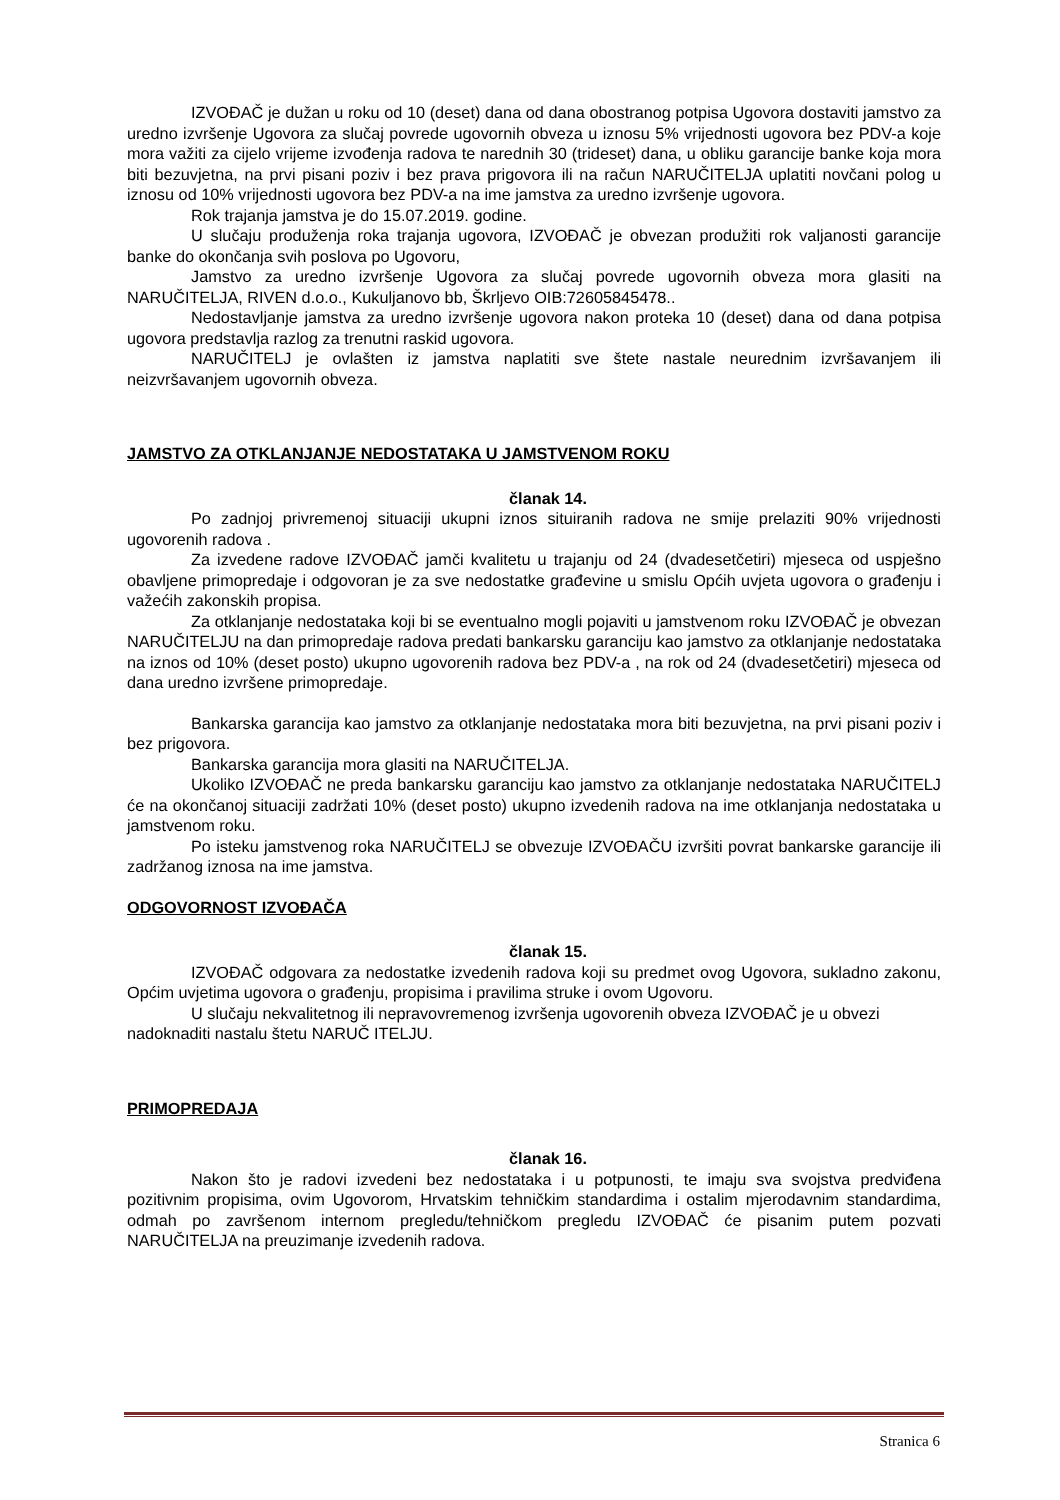IZVOĐAČ je dužan u roku od 10 (deset) dana od dana obostranog potpisa Ugovora dostaviti jamstvo za uredno izvršenje Ugovora za slučaj povrede ugovornih obveza u iznosu 5% vrijednosti ugovora bez PDV-a koje mora važiti za cijelo vrijeme izvođenja radova te narednih 30 (trideset) dana, u obliku garancije banke koja mora biti bezuvjetna, na prvi pisani poziv i bez prava prigovora ili na račun NARUČITELJA uplatiti novčani polog u iznosu od 10% vrijednosti ugovora bez PDV-a na ime jamstva za uredno izvršenje ugovora.
Rok trajanja jamstva je do 15.07.2019. godine.
U slučaju produženja roka trajanja ugovora, IZVOĐAČ je obvezan produžiti rok valjanosti garancije banke do okončanja svih poslova po Ugovoru,
Jamstvo za uredno izvršenje Ugovora za slučaj povrede ugovornih obveza mora glasiti na NARUČITELJA, RIVEN d.o.o., Kukuljanovo bb, Škrljevo OIB:72605845478..
Nedostavljanje jamstva za uredno izvršenje ugovora nakon proteka 10 (deset) dana od dana potpisa ugovora predstavlja razlog za trenutni raskid ugovora.
NARUČITELJ je ovlašten iz jamstva naplatiti sve štete nastale neurednim izvršavanjem ili neizvršavanjem ugovornih obveza.
JAMSTVO ZA OTKLANJANJE NEDOSTATAKA U JAMSTVENOM ROKU
članak 14.
Po zadnjoj privremenoj situaciji ukupni iznos situiranih radova ne smije prelaziti 90% vrijednosti ugovorenih radova .
Za izvedene radove IZVOĐAČ jamči kvalitetu u trajanju od 24 (dvadesetčetiri) mjeseca od uspješno obavljene primopredaje i odgovoran je za sve nedostatke građevine u smislu Općih uvjeta ugovora o građenju i važećih zakonskih propisa.
Za otklanjanje nedostataka koji bi se eventualno mogli pojaviti u jamstvenom roku IZVOĐAČ je obvezan NARUČITELJU na dan primopredaje radova predati bankarsku garanciju kao jamstvo za otklanjanje nedostataka na iznos od 10% (deset posto) ukupno ugovorenih radova bez PDV-a , na rok od 24 (dvadesetčetiri) mjeseca od dana uredno izvršene primopredaje.
Bankarska garancija kao jamstvo za otklanjanje nedostataka mora biti bezuvjetna, na prvi pisani poziv i bez prigovora.
Bankarska garancija mora glasiti na NARUČITELJA.
Ukoliko IZVOĐAČ ne preda bankarsku garanciju kao jamstvo za otklanjanje nedostataka NARUČITELJ će na okončanoj situaciji zadržati 10% (deset posto) ukupno izvedenih radova na ime otklanjanja nedostataka u jamstvenom roku.
Po isteku jamstvenog roka NARUČITELJ se obvezuje IZVOĐAČU izvršiti povrat bankarske garancije ili zadržanog iznosa na ime jamstva.
ODGOVORNOST IZVOĐAČA
članak 15.
IZVOĐAČ odgovara za nedostatke izvedenih radova koji su predmet ovog Ugovora, sukladno zakonu, Općim uvjetima ugovora o građenju, propisima i pravilima struke i ovom Ugovoru.
U slučaju nekvalitetnog ili nepravovremenog izvršenja ugovorenih obveza IZVOĐAČ je u obvezi nadoknaditi nastalu štetu NARUČ ITELJU.
PRIMOPREDAJA
članak 16.
Nakon što je radovi izvedeni bez nedostataka i u potpunosti, te imaju sva svojstva predviđena pozitivnim propisima, ovim Ugovorom, Hrvatskim tehničkim standardima i ostalim mjerodavnim standardima, odmah po završenom internom pregledu/tehničkom pregledu IZVOĐAČ će pisanim putem pozvati NARUČITELJA na preuzimanje izvedenih radova.
Stranica 6